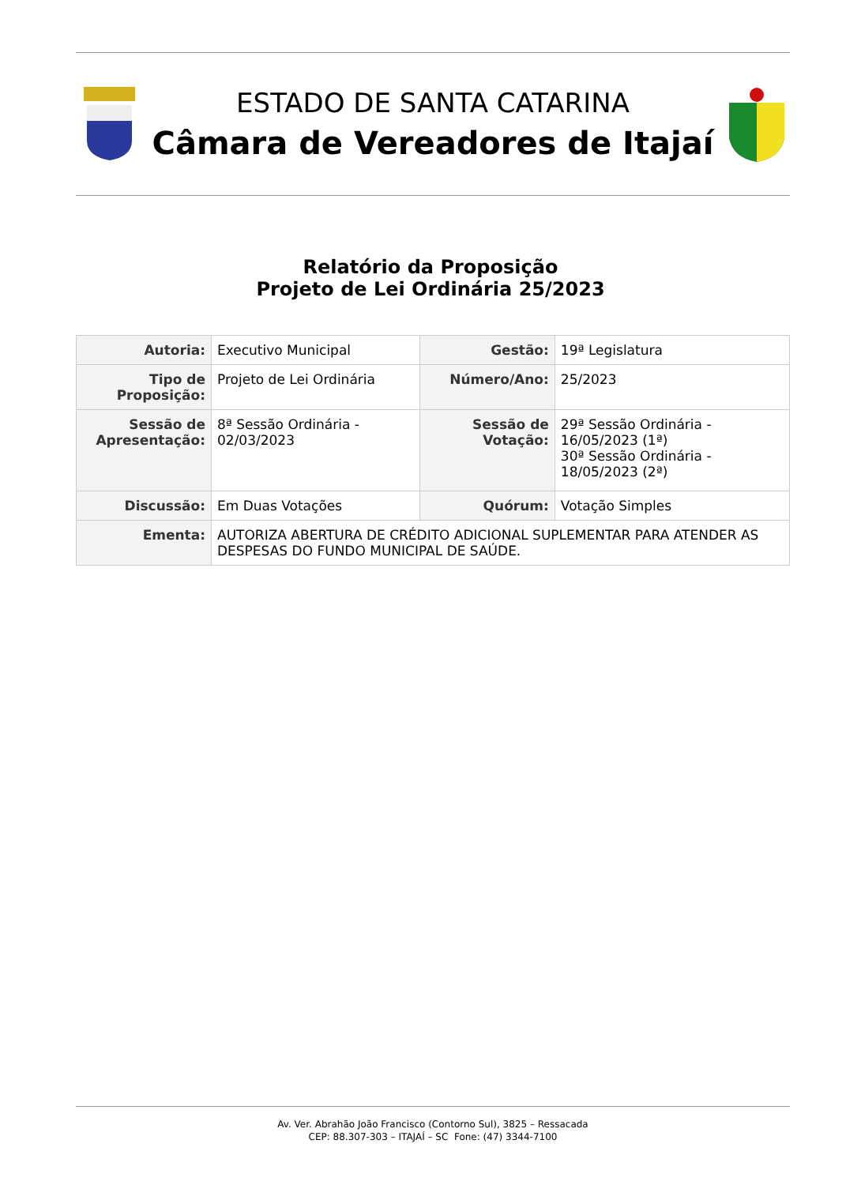ESTADO DE SANTA CATARINA
Câmara de Vereadores de Itajaí
Relatório da Proposição
Projeto de Lei Ordinária 25/2023
| Autoria: | Executivo Municipal | Gestão: | 19ª Legislatura |
| Tipo de Proposição: | Projeto de Lei Ordinária | Número/Ano: | 25/2023 |
| Sessão de Apresentação: | 8ª Sessão Ordinária - 02/03/2023 | Sessão de Votação: | 29ª Sessão Ordinária - 16/05/2023 (1ª) 30ª Sessão Ordinária - 18/05/2023 (2ª) |
| Discussão: | Em Duas Votações | Quórum: | Votação Simples |
| Ementa: | AUTORIZA ABERTURA DE CRÉDITO ADICIONAL SUPLEMENTAR PARA ATENDER AS DESPESAS DO FUNDO MUNICIPAL DE SAÚDE. | | |
Av. Ver. Abrahão João Francisco (Contorno Sul), 3825 – Ressacada
CEP: 88.307-303 – ITAJAÍ – SC Fone: (47) 3344-7100